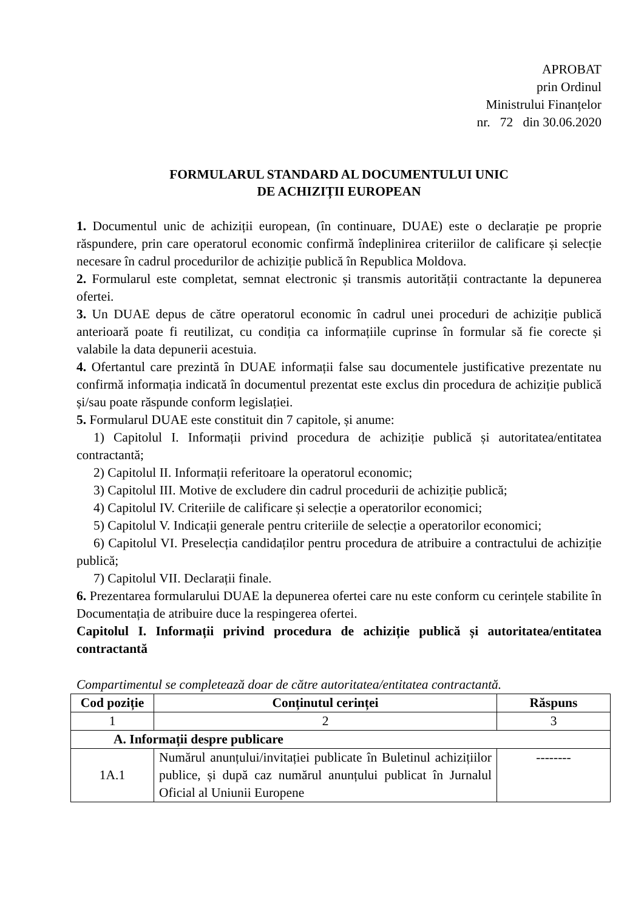APROBAT
prin Ordinul
Ministrului Finanțelor
nr. 72 din 30.06.2020
FORMULARUL STANDARD AL DOCUMENTULUI UNIC
DE ACHIZIȚII EUROPEAN
1. Documentul unic de achiziții european, (în continuare, DUAE) este o declarație pe proprie răspundere, prin care operatorul economic confirmă îndeplinirea criteriilor de calificare și selecție necesare în cadrul procedurilor de achiziție publică în Republica Moldova.
2. Formularul este completat, semnat electronic și transmis autorității contractante la depunerea ofertei.
3. Un DUAE depus de către operatorul economic în cadrul unei proceduri de achiziție publică anterioară poate fi reutilizat, cu condiția ca informațiile cuprinse în formular să fie corecte și valabile la data depunerii acestuia.
4. Ofertantul care prezintă în DUAE informații false sau documentele justificative prezentate nu confirmă informația indicată în documentul prezentat este exclus din procedura de achiziție publică și/sau poate răspunde conform legislației.
5. Formularul DUAE este constituit din 7 capitole, și anume:
1) Capitolul I. Informații privind procedura de achiziție publică și autoritatea/entitatea contractantă;
2) Capitolul II. Informații referitoare la operatorul economic;
3) Capitolul III. Motive de excludere din cadrul procedurii de achiziție publică;
4) Capitolul IV. Criteriile de calificare și selecție a operatorilor economici;
5) Capitolul V. Indicații generale pentru criteriile de selecție a operatorilor economici;
6) Capitolul VI. Preselecția candidaților pentru procedura de atribuire a contractului de achiziție publică;
7) Capitolul VII. Declarații finale.
6. Prezentarea formularului DUAE la depunerea ofertei care nu este conform cu cerințele stabilite în Documentația de atribuire duce la respingerea ofertei.
Capitolul I. Informații privind procedura de achiziție publică și autoritatea/entitatea contractantă
Compartimentul se completează doar de către autoritatea/entitatea contractantă.
| Cod poziție | Conținutul cerinței | Răspuns |
| --- | --- | --- |
| 1 | 2 | 3 |
| A. Informații despre publicare | | |
| 1A.1 | Numărul anunțului/invitației publicate în Buletinul achizițiilor publice, și după caz numărul anunțului publicat în Jurnalul Oficial al Uniunii Europene | -------- |